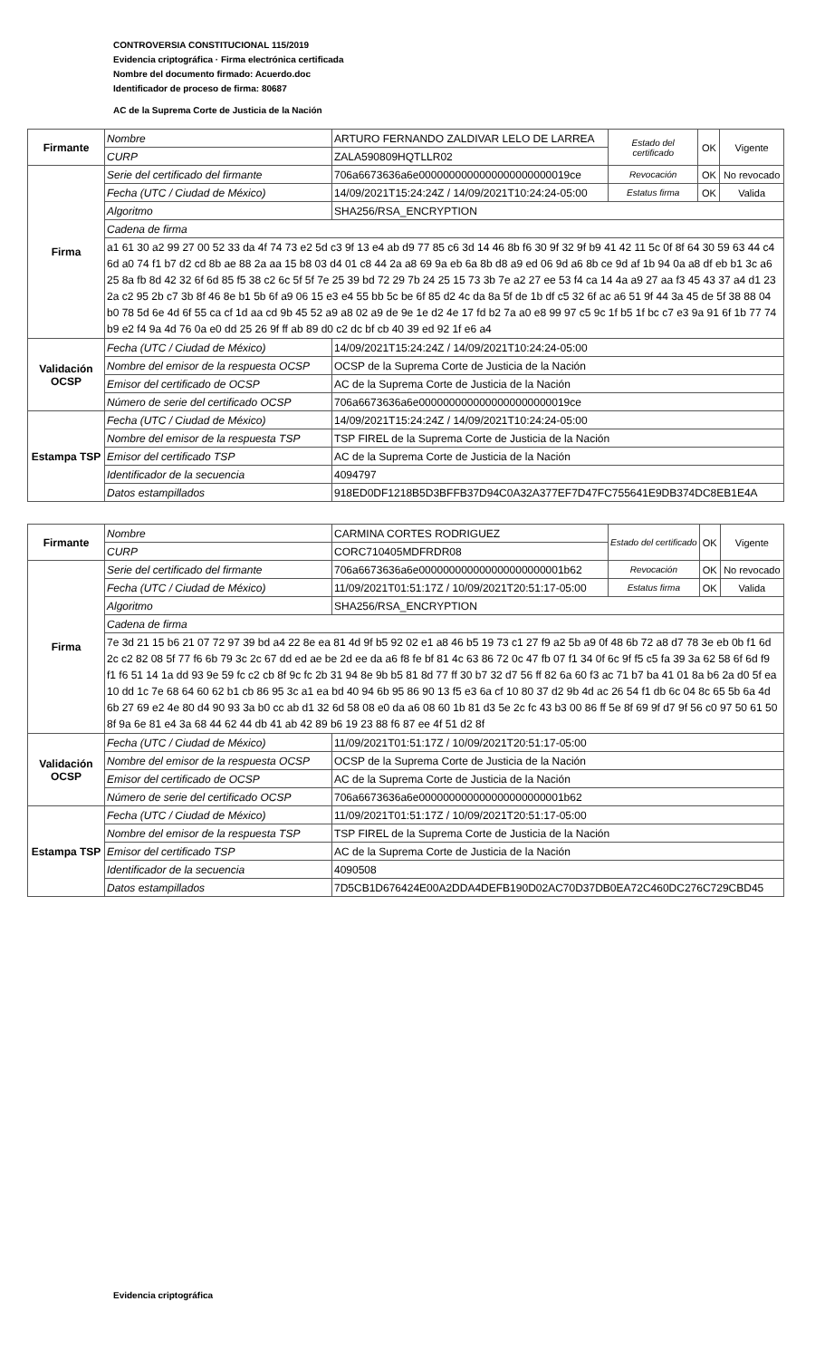CONTROVERSIA CONSTITUCIONAL 115/2019
Evidencia criptográfica · Firma electrónica certificada
Nombre del documento firmado: Acuerdo.doc
Identificador de proceso de firma: 80687
AC de la Suprema Corte de Justicia de la Nación
| Firmante | Nombre | ARTURO FERNANDO ZALDIVAR LELO DE LARREA | Estado del certificado | OK | Vigente |
| | CURP | ZALA590809HQTLLR02 | | | |
| Firma | Serie del certificado del firmante | 706a6673636a6e0000000000000000000000019ce | Revocación | OK | No revocado |
| | Fecha (UTC / Ciudad de México) | 14/09/2021T15:24:24Z / 14/09/2021T10:24:24-05:00 | Estatus firma | OK | Valida |
| | Algoritmo | SHA256/RSA_ENCRYPTION | | | |
| | Cadena de firma | | | | |
| | a1 61 30 a2 99 27 00 52 33 da 4f 74 73 e2 5d c3 9f 13 e4 ab d9 77 85 c6 3d 14 46 8b f6 30 9f 32 9f b9 41 42 11 5c 0f 8f 64 30 59 63 44 c4 6d a0 74 f1 b7 d2 cd 8b ae 88 2a aa 15 b8 03 d4 01 c8 44 2a a8 69 9a eb 6a 8b d8 a9 ed 06 9d a6 8b ce 9d af 1b 94 0a a8 df eb b1 3c a6 25 8a fb 8d 42 32 6f 6d 85 f5 38 c2 6c 5f 5f 7e 25 39 bd 72 29 7b 24 25 15 73 3b 7e a2 27 ee 53 f4 ca 14 4a a9 27 aa f3 45 43 37 a4 d1 23 2a c2 95 2b c7 3b 8f 46 8e b1 5b 6f a9 06 15 e3 e4 55 bb 5c be 6f 85 d2 4c da 8a 5f de 1b df c5 32 6f ac a6 51 9f 44 3a 45 de 5f 38 88 04 b0 78 5d 6e 4d 6f 55 ca cf 1d aa cd 9b 45 52 a9 a8 02 a9 de 9e 1e d2 4e 17 fd b2 7a a0 e8 99 97 c5 9c 1f b5 1f bc c7 e3 9a 91 6f 1b 77 74 b9 e2 f4 9a 4d 76 0a e0 dd 25 26 9f ff ab 89 d0 c2 dc bf cb 40 39 ed 92 1f e6 a4 | | | | |
| Validación OCSP | Fecha (UTC / Ciudad de México) | 14/09/2021T15:24:24Z / 14/09/2021T10:24:24-05:00 | | | |
| | Nombre del emisor de la respuesta OCSP | OCSP de la Suprema Corte de Justicia de la Nación | | | |
| | Emisor del certificado de OCSP | AC de la Suprema Corte de Justicia de la Nación | | | |
| | Número de serie del certificado OCSP | 706a6673636a6e0000000000000000000000019ce | | | |
| Estampa TSP | Fecha (UTC / Ciudad de México) | 14/09/2021T15:24:24Z / 14/09/2021T10:24:24-05:00 | | | |
| | Nombre del emisor de la respuesta TSP | TSP FIREL de la Suprema Corte de Justicia de la Nación | | | |
| | Emisor del certificado TSP | AC de la Suprema Corte de Justicia de la Nación | | | |
| | Identificador de la secuencia | 4094797 | | | |
| | Datos estampillados | 918ED0DF1218B5D3BFFB37D94C0A32A377EF7D47FC755641E9DB374DC8EB1E4A | | | |
| Firmante | Nombre | CARMINA CORTES RODRIGUEZ | Estado del certificado | OK | Vigente |
| | CURP | CORC710405MDFRDR08 | | | |
| Firma | Serie del certificado del firmante | 706a6673636a6e000000000000000000000001b62 | Revocación | OK | No revocado |
| | Fecha (UTC / Ciudad de México) | 11/09/2021T01:51:17Z / 10/09/2021T20:51:17-05:00 | Estatus firma | OK | Valida |
| | Algoritmo | SHA256/RSA_ENCRYPTION | | | |
| | Cadena de firma | | | | |
| | 7e 3d 21 15 b6 21 07 72 97 39 bd a4 22 8e ea 81 4d 9f b5 92 02 e1 a8 46 b5 19 73 c1 27 f9 a2 5b a9 0f 48 6b 72 a8 d7 78 3e eb 0b f1 6d 2c c2 82 08 5f 77 f6 6b 79 3c 2c 67 dd ed ae be 2d ee da a6 f8 fe bf 81 4c 63 86 72 0c 47 fb 07 f1 34 0f 6c 9f f5 c5 fa 39 3a 62 58 6f 6d f9 f1 f6 51 14 1a dd 93 9e 59 fc c2 cb 8f 9c fc 2b 31 94 8e 9b b5 81 8d 77 ff 30 b7 32 d7 56 ff 82 6a 60 f3 ac 71 b7 ba 41 01 8a b6 2a d0 5f ea 10 dd 1c 7e 68 64 60 62 b1 cb 86 95 3c a1 ea bd 40 94 6b 95 86 90 13 f5 e3 6a cf 10 80 37 d2 9b 4d ac 26 54 f1 db 6c 04 8c 65 5b 6a 4d 6b 27 69 e2 4e 80 d4 90 93 3a b0 cc ab d1 32 6d 58 08 e0 da a6 08 60 1b 81 d3 5e 2c fc 43 b3 00 86 ff 5e 8f 69 9f d7 9f 56 c0 97 50 61 50 8f 9a 6e 81 e4 3a 68 44 62 44 db 41 ab 42 89 b6 19 23 88 f6 87 ee 4f 51 d2 8f | | | | |
| Validación OCSP | Fecha (UTC / Ciudad de México) | 11/09/2021T01:51:17Z / 10/09/2021T20:51:17-05:00 | | | |
| | Nombre del emisor de la respuesta OCSP | OCSP de la Suprema Corte de Justicia de la Nación | | | |
| | Emisor del certificado de OCSP | AC de la Suprema Corte de Justicia de la Nación | | | |
| | Número de serie del certificado OCSP | 706a6673636a6e000000000000000000000001b62 | | | |
| Estampa TSP | Fecha (UTC / Ciudad de México) | 11/09/2021T01:51:17Z / 10/09/2021T20:51:17-05:00 | | | |
| | Nombre del emisor de la respuesta TSP | TSP FIREL de la Suprema Corte de Justicia de la Nación | | | |
| | Emisor del certificado TSP | AC de la Suprema Corte de Justicia de la Nación | | | |
| | Identificador de la secuencia | 4090508 | | | |
| | Datos estampillados | 7D5CB1D676424E00A2DDA4DEFB190D02AC70D37DB0EA72C460DC276C729CBD45 | | | |
Evidencia criptográfica